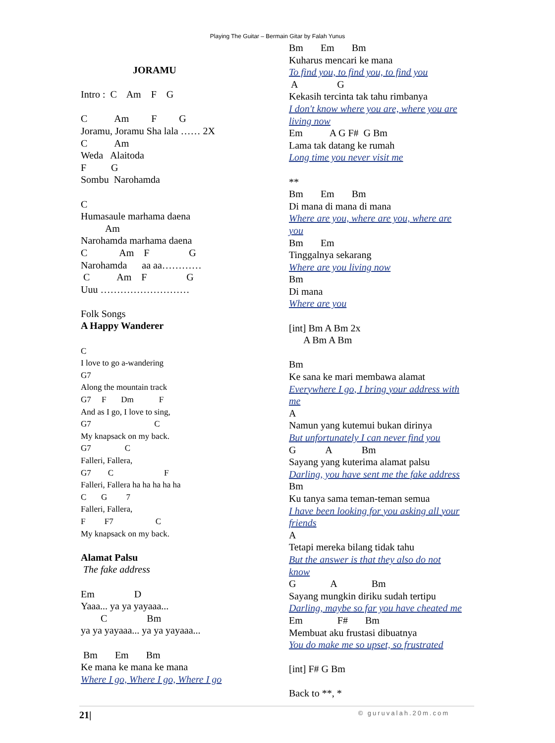Playing The Guitar – Bermain Gitar by Falah Yunus
JORAMU Intro : C Am F G C Am F G Joramu, Joramu Sha lala …… 2X C Am Weda Alaitoda F G Sombu Narohamda C Humasaule marhama daena Am Narohamda marhama daena C Am F G Narohamda aa aa………… C Am F G Uuu ……………………… Folk Songs A Happy Wanderer C I love to go a-wandering G7 Along the mountain track G7 F Dm F And as I go, I love to sing, G7 C My knapsack on my back. G7 C Falleri, Fallera, G7 C F Falleri, Fallera ha ha ha ha ha C G 7 Falleri, Fallera, F F7 C My knapsack on my back. Alamat Palsu The fake address Em D Yaaa... ya ya yayaaa... C Bm ya ya yayaaa... ya ya yayaaa... Bm Em Bm Ke mana ke mana ke mana Where I go, Where I go, Where I go
Bm Em Bm Kuharus mencari ke mana To find you, to find you, to find you A G Kekasih tercinta tak tahu rimbanya I don't know where you are, where you are living now Em A G F# G Bm Lama tak datang ke rumah Long time you never visit me ** Bm Em Bm Di mana di mana di mana Where are you, where are you, where are you Bm Em Tinggalnya sekarang Where are you living now Bm Di mana Where are you [int] Bm A Bm 2x A Bm A Bm Bm Ke sana ke mari membawa alamat Everywhere I go, I bring your address with me A Namun yang kutemui bukan dirinya But unfortunately I can never find you G A Bm Sayang yang kuterima alamat palsu Darling, you have sent me the fake address Bm Ku tanya sama teman-teman semua I have been looking for you asking all your friends A Tetapi mereka bilang tidak tahu But the answer is that they also do not know G A Bm Sayang mungkin diriku sudah tertipu Darling, maybe so far you have cheated me Em F# Bm Membuat aku frustasi dibuatnya You do make me so upset, so frustrated [int] F# G Bm Back to **, *
21| © guruvalah.20m.com